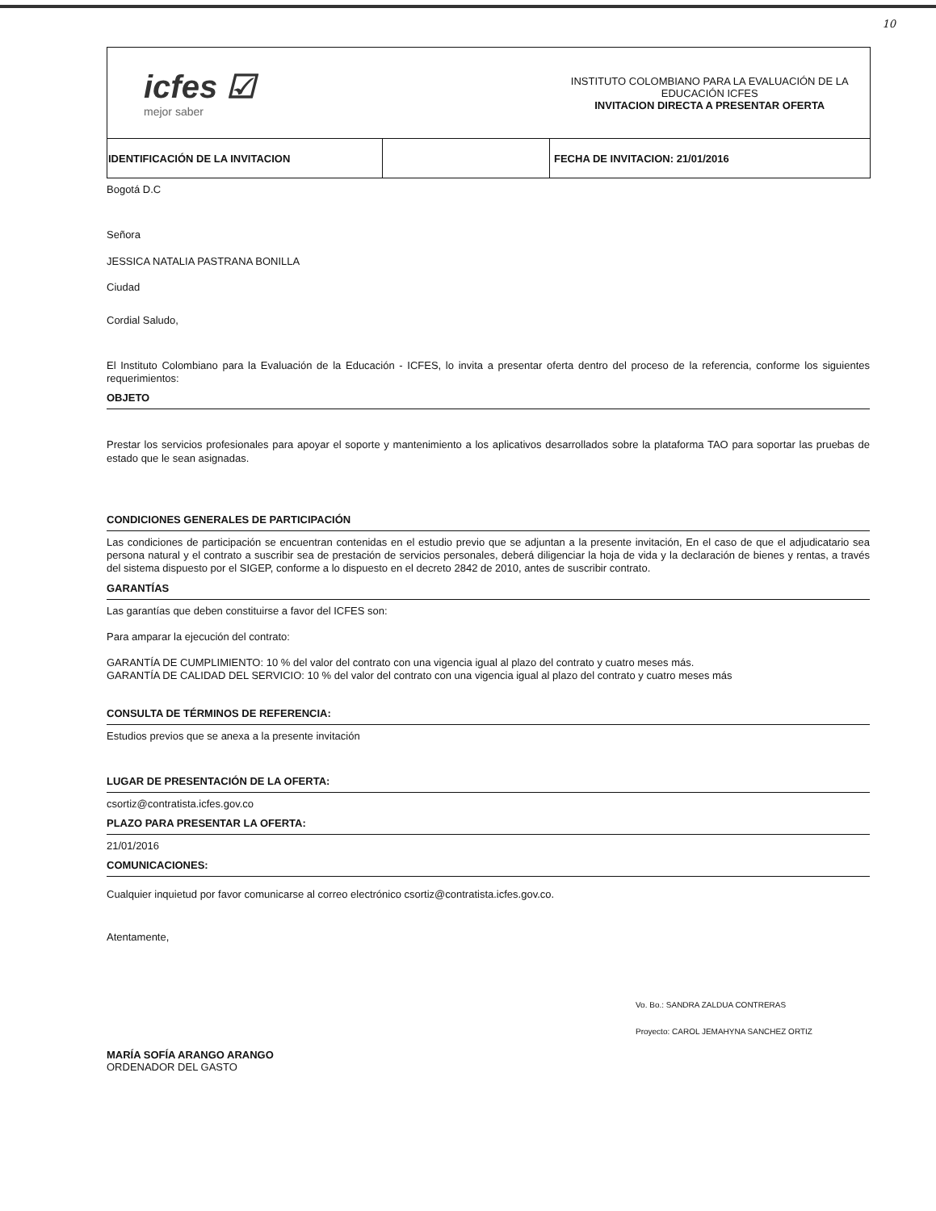10
| icfes ☑ mejor saber | | INSTITUTO COLOMBIANO PARA LA EVALUACIÓN DE LA EDUCACIÓN ICFES INVITACION DIRECTA A PRESENTAR OFERTA |
| IDENTIFICACIÓN DE LA INVITACION | | FECHA DE INVITACION: 21/01/2016 |
Bogotá D.C
Señora
JESSICA NATALIA PASTRANA BONILLA
Ciudad
Cordial Saludo,
El Instituto Colombiano para la Evaluación de la Educación - ICFES, lo invita a presentar oferta dentro del proceso de la referencia, conforme los siguientes requerimientos:
OBJETO
Prestar los servicios profesionales para apoyar el soporte y mantenimiento a los aplicativos desarrollados sobre la plataforma TAO para soportar las pruebas de estado que le sean asignadas.
CONDICIONES GENERALES DE PARTICIPACIÓN
Las condiciones de participación se encuentran contenidas en el estudio previo que se adjuntan a la presente invitación, En el caso de que el adjudicatario sea persona natural y el contrato a suscribir sea de prestación de servicios personales, deberá diligenciar la hoja de vida y la declaración de bienes y rentas, a través del sistema dispuesto por el SIGEP, conforme a lo dispuesto en el decreto 2842 de 2010, antes de suscribir contrato.
GARANTÍAS
Las garantías que deben constituirse a favor del ICFES son:
Para amparar la ejecución del contrato:
GARANTÍA DE CUMPLIMIENTO: 10 % del valor del contrato con una vigencia igual al plazo del contrato y cuatro meses más.
GARANTÍA DE CALIDAD DEL SERVICIO: 10 % del valor del contrato con una vigencia igual al plazo del contrato y cuatro meses más
CONSULTA DE TÉRMINOS DE REFERENCIA:
Estudios previos que se anexa a la presente invitación
LUGAR DE PRESENTACIÓN DE LA OFERTA:
csortiz@contratista.icfes.gov.co
PLAZO PARA PRESENTAR LA OFERTA:
21/01/2016
COMUNICACIONES:
Cualquier inquietud por favor comunicarse al correo electrónico csortiz@contratista.icfes.gov.co.
Atentamente,
MARÍA SOFÍA ARANGO ARANGO
ORDENADOR DEL GASTO
Vo. Bo.: SANDRA ZALDUA CONTRERAS
Proyecto: CAROL JEMAHYNA SANCHEZ ORTIZ